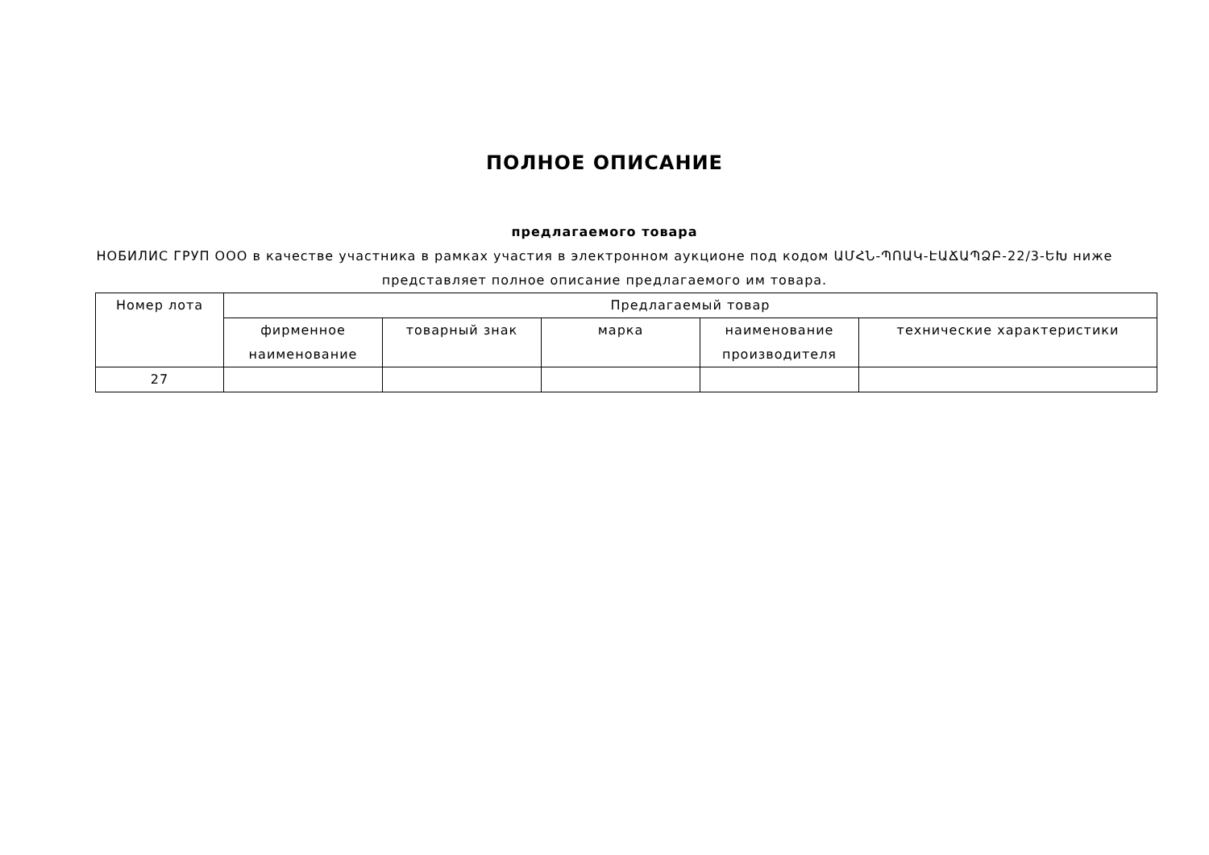ПОЛНОЕ ОПИСАНИЕ
предлагаемого товара
НОБИЛИС ГРУП ООО в качестве участника в рамках участия в электронном аукционе под кодом ԱՄՀՆ-ՊՈԱԿ-ԷԱՃԱՊՁԲ-22/3-ԵԽ ниже представляет полное описание предлагаемого им товара.
| Номер лота | Предлагаемый товар | | | | |
| --- | --- | --- | --- | --- | --- |
| | фирменное наименование | товарный знак | марка | наименование производителя | технические характеристики |
| 27 | | | | | |